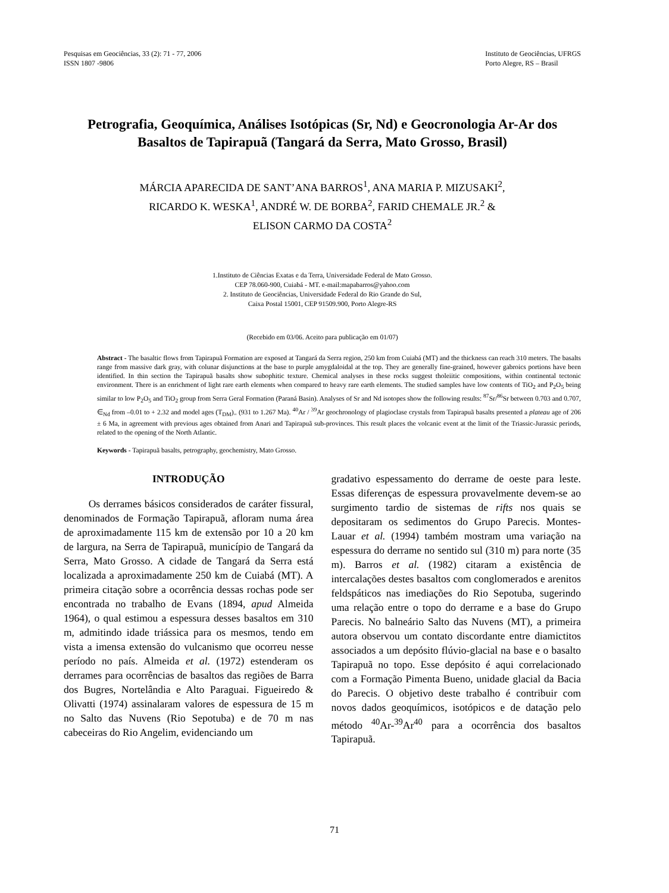Pesquisas em Geociências, 33 (2): 71 - 77, 2006
ISSN 1807 -9806
Instituto de Geociências, UFRGS
Porto Alegre, RS – Brasil
Petrografia, Geoquímica, Análises Isotópicas (Sr, Nd) e Geocronologia Ar-Ar dos Basaltos de Tapirapuã (Tangará da Serra, Mato Grosso, Brasil)
MÁRCIA APARECIDA DE SANT’ANA BARROS<sup>1</sup>, ANA MARIA P. MIZUSAKI<sup>2</sup>,
RICARDO K. WESKA<sup>1</sup>, ANDRÉ W. DE BORBA<sup>2</sup>, FARID CHEMALE JR.<sup>2</sup> &
ELISON CARMO DA COSTA<sup>2</sup>
1.Instituto de Ciências Exatas e da Terra, Universidade Federal de Mato Grosso.
CEP 78.060-900, Cuiabá - MT. e-mail:mapabarros@yahoo.com
2. Instituto de Geociências, Universidade Federal do Rio Grande do Sul,
Caixa Postal 15001, CEP 91509.900, Porto Alegre-RS
(Recebido em 03/06. Aceito para publicação em 01/07)
Abstract - The basaltic flows from Tapirapuã Formation are exposed at Tangará da Serra region, 250 km from Cuiabá (MT) and the thickness can reach 310 meters. The basalts range from massive dark gray, with colunar disjunctions at the base to purple amygdaloidal at the top. They are generally fine-grained, however gabroics portions have been identified. In thin section the Tapirapuã basalts show subophitic texture. Chemical analyses in these rocks suggest tholeiitic compositions, within continental tectonic environment. There is an enrichment of light rare earth elements when compared to heavy rare earth elements. The studied samples have low contents of TiO<sub>2</sub> and P<sub>2</sub>O<sub>5</sub> being similar to low P<sub>2</sub>O<sub>5</sub> and TiO<sub>2</sub> group from Serra Geral Formation (Paraná Basin). Analyses of Sr and Nd isotopes show the following results: <sup>87</sup>Sr/<sup>86</sup>Sr between 0.703 and 0.707, ∈<sub>Nd</sub> from –0.01 to + 2.32 and model ages (T<sub>DM</sub>)<sub>=</sub> (931 to 1.267 Ma). <sup>40</sup>Ar / <sup>39</sup>Ar geochronology of plagioclase crystals from Tapirapuã basalts presented a plateau age of 206 ± 6 Ma, in agreement with previous ages obtained from Anari and Tapirapuã sub-provinces. This result places the volcanic event at the limit of the Triassic-Jurassic periods, related to the opening of the North Atlantic.
Keywords - Tapirapuã basalts, petrography, geochemistry, Mato Grosso.
INTRODUÇÃO
Os derrames básicos considerados de caráter fissural, denominados de Formação Tapirapuã, afloram numa área de aproximadamente 115 km de extensão por 10 a 20 km de largura, na Serra de Tapirapuã, município de Tangará da Serra, Mato Grosso. A cidade de Tangará da Serra está localizada a aproximadamente 250 km de Cuiabá (MT). A primeira citação sobre a ocorrência dessas rochas pode ser encontrada no trabalho de Evans (1894, apud Almeida 1964), o qual estimou a espessura desses basaltos em 310 m, admitindo idade triássica para os mesmos, tendo em vista a imensa extensão do vulcanismo que ocorreu nesse período no país. Almeida et al. (1972) estenderam os derrames para ocorrências de basaltos das regiões de Barra dos Bugres, Nortelândia e Alto Paraguai. Figueiredo & Olivatti (1974) assinalaram valores de espessura de 15 m no Salto das Nuvens (Rio Sepotuba) e de 70 m nas cabeceiras do Rio Angelim, evidenciando um
gradativo espessamento do derrame de oeste para leste. Essas diferenças de espessura provavelmente devem-se ao surgimento tardio de sistemas de rifts nos quais se depositaram os sedimentos do Grupo Parecis. Montes-Lauar et al. (1994) também mostram uma variação na espessura do derrame no sentido sul (310 m) para norte (35 m). Barros et al. (1982) citaram a existência de intercalações destes basaltos com conglomerados e arenitos feldspáticos nas imediações do Rio Sepotuba, sugerindo uma relação entre o topo do derrame e a base do Grupo Parecis. No balneário Salto das Nuvens (MT), a primeira autora observou um contato discordante entre diamictitos associados a um depósito flúvio-glacial na base e o basalto Tapirapuã no topo. Esse depósito é aqui correlacionado com a Formação Pimenta Bueno, unidade glacial da Bacia do Parecis. O objetivo deste trabalho é contribuir com novos dados geoquímicos, isotópicos e de datação pelo método <sup>40</sup>Ar-<sup>39</sup>Ar<sup>40</sup> para a ocorrência dos basaltos Tapirapuã.
71